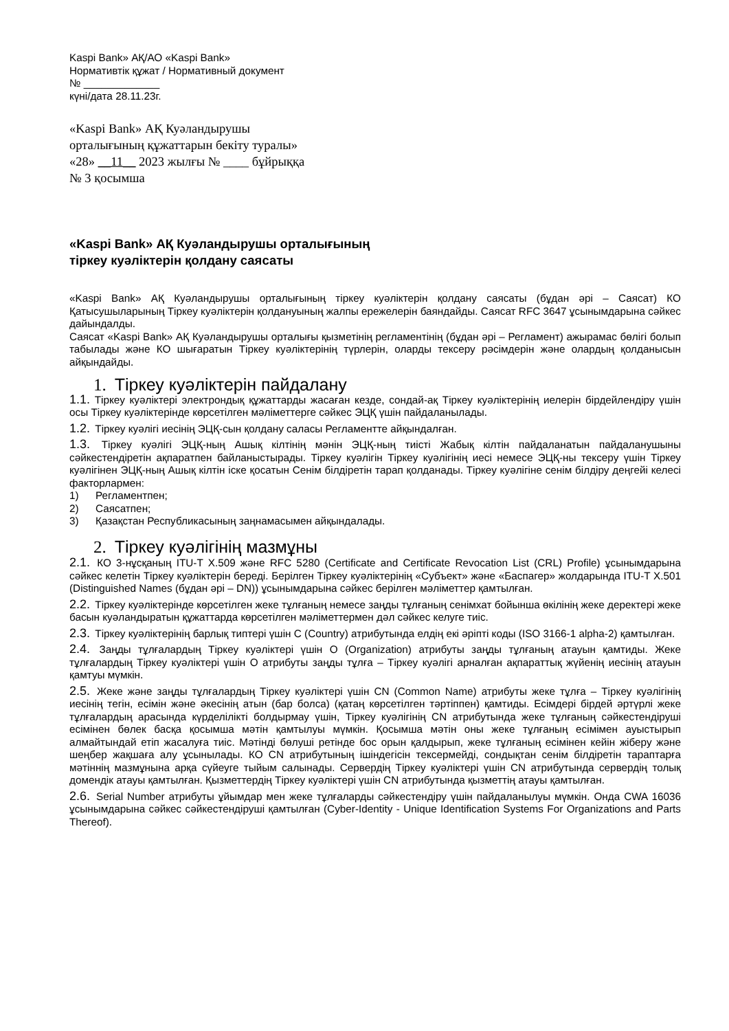Kaspi Bank» АҚ/АО «Kaspi Bank»
Нормативтік құжат / Нормативный документ
№ _____________
күні/дата 28.11.23г.
«Kaspi Bank» АҚ Куәландырушы
орталығының құжаттарын бекіту туралы»
«28» __11__ 2023 жылғы № ____ бұйрыққа
№ 3 қосымша
«Kaspi Bank» АҚ Куәландырушы орталығының
тіркеу куәліктерін қолдану саясаты
«Kaspi Bank» АҚ Куәландырушы орталығының тіркеу куәліктерін қолдану саясаты (бұдан әрі – Саясат) КО Қатысушыларының Тіркеу куәліктерін қолдануының жалпы ережелерін баяндайды. Саясат RFC 3647 ұсынымдарына сәйкес дайындалды.
Саясат «Kaspi Bank» АҚ Куәландырушы орталығы қызметінің регламентінің (бұдан әрі – Регламент) ажырамас бөлігі болып табылады және КО шығаратын Тіркеу куәліктерінің түрлерін, оларды тексеру рәсімдерін және олардың қолданысын айқындайды.
1. Тіркеу куәліктерін пайдалану
1.1. Тіркеу куәліктері электрондық құжаттарды жасаған кезде, сондай-ақ Тіркеу куәліктерінің иелерін бірдейлендіру үшін осы Тіркеу куәліктерінде көрсетілген мәліметтерге сәйкес ЭЦҚ үшін пайдаланылады.
1.2. Тіркеу куәлігі иесінің ЭЦҚ-сын қолдану саласы Регламентте айқындалған.
1.3. Тіркеу куәлігі ЭЦҚ-ның Ашық кілтінің мәнін ЭЦҚ-ның тиісті Жабық кілтін пайдаланатын пайдаланушыны сәйкестендіретін ақпаратпен байланыстырады. Тіркеу куәлігін Тіркеу куәлігінің иесі немесе ЭЦҚ-ны тексеру үшін Тіркеу куәлігінен ЭЦҚ-ның Ашық кілтін іске қосатын Сенім білдіретін тарап қолданады. Тіркеу куәлігіне сенім білдіру деңгейі келесі факторлармен:
1) Регламентпен;
2) Саясатпен;
3) Қазақстан Республикасының заңнамасымен айқындалады.
2. Тіркеу куәлігінің мазмұны
2.1. КО 3-нұсқаның ITU-T X.509 және RFC 5280 (Certificate and Certificate Revocation List (CRL) Profile) ұсынымдарына сәйкес келетін Тіркеу куәліктерін береді. Берілген Тіркеу куәліктерінің «Субъект» және «Баспагер» жолдарында ITU-T X.501 (Distinguished Names (бұдан әрі – DN)) ұсынымдарына сәйкес берілген мәліметтер қамтылған.
2.2. Тіркеу куәліктерінде көрсетілген жеке тұлғаның немесе заңды тұлғаның сенімхат бойынша өкілінің жеке деректері жеке басын куәландыратын құжаттарда көрсетілген мәліметтермен дәл сәйкес келуге тиіс.
2.3. Тіркеу куәліктерінің барлық типтері үшін C (Country) атрибутында елдің екі әріпті коды (ISO 3166-1 alpha-2) қамтылған.
2.4. Заңды тұлғалардың Тіркеу куәліктері үшін O (Organization) атрибуты заңды тұлғаның атауын қамтиды. Жеке тұлғалардың Тіркеу куәліктері үшін O атрибуты заңды тұлға – Тіркеу куәлігі арналған ақпараттық жүйенің иесінің атауын қамтуы мүмкін.
2.5. Жеке және заңды тұлғалардың Тіркеу куәліктері үшін CN (Common Name) атрибуты жеке тұлға – Тіркеу куәлігінің иесінің тегін, есімін және әкесінің атын (бар болса) (қатаң көрсетілген тәртіппен) қамтиды. Есімдері бірдей әртүрлі жеке тұлғалардың арасында күрделілікті болдырмау үшін, Тіркеу куәлігінің CN атрибутында жеке тұлғаның сәйкестендіруші есімінен бөлек басқа қосымша мәтін қамтылуы мүмкін. Қосымша мәтін оны жеке тұлғаның есімімен ауыстырып алмайтындай етіп жасалуға тиіс. Мәтінді бөлуші ретінде бос орын қалдырып, жеке тұлғаның есімінен кейін жіберу және шеңбер жақшаға алу ұсынылады. КО CN атрибутының ішіндегісін тексермейді, сондықтан сенім білдіретін тараптарға мәтіннің мазмұнына арқа сүйеуге тыйым салынады. Сервердің Тіркеу куәліктері үшін CN атрибутында сервердің толық домендік атауы қамтылған. Қызметтердің Тіркеу куәліктері үшін CN атрибутында қызметтің атауы қамтылған.
2.6. Serial Number атрибуты ұйымдар мен жеке тұлғаларды сәйкестендіру үшін пайдаланылуы мүмкін. Онда CWA 16036 ұсынымдарына сәйкес сәйкестендіруші қамтылған (Cyber-Identity - Unique Identification Systems For Organizations and Parts Thereof).